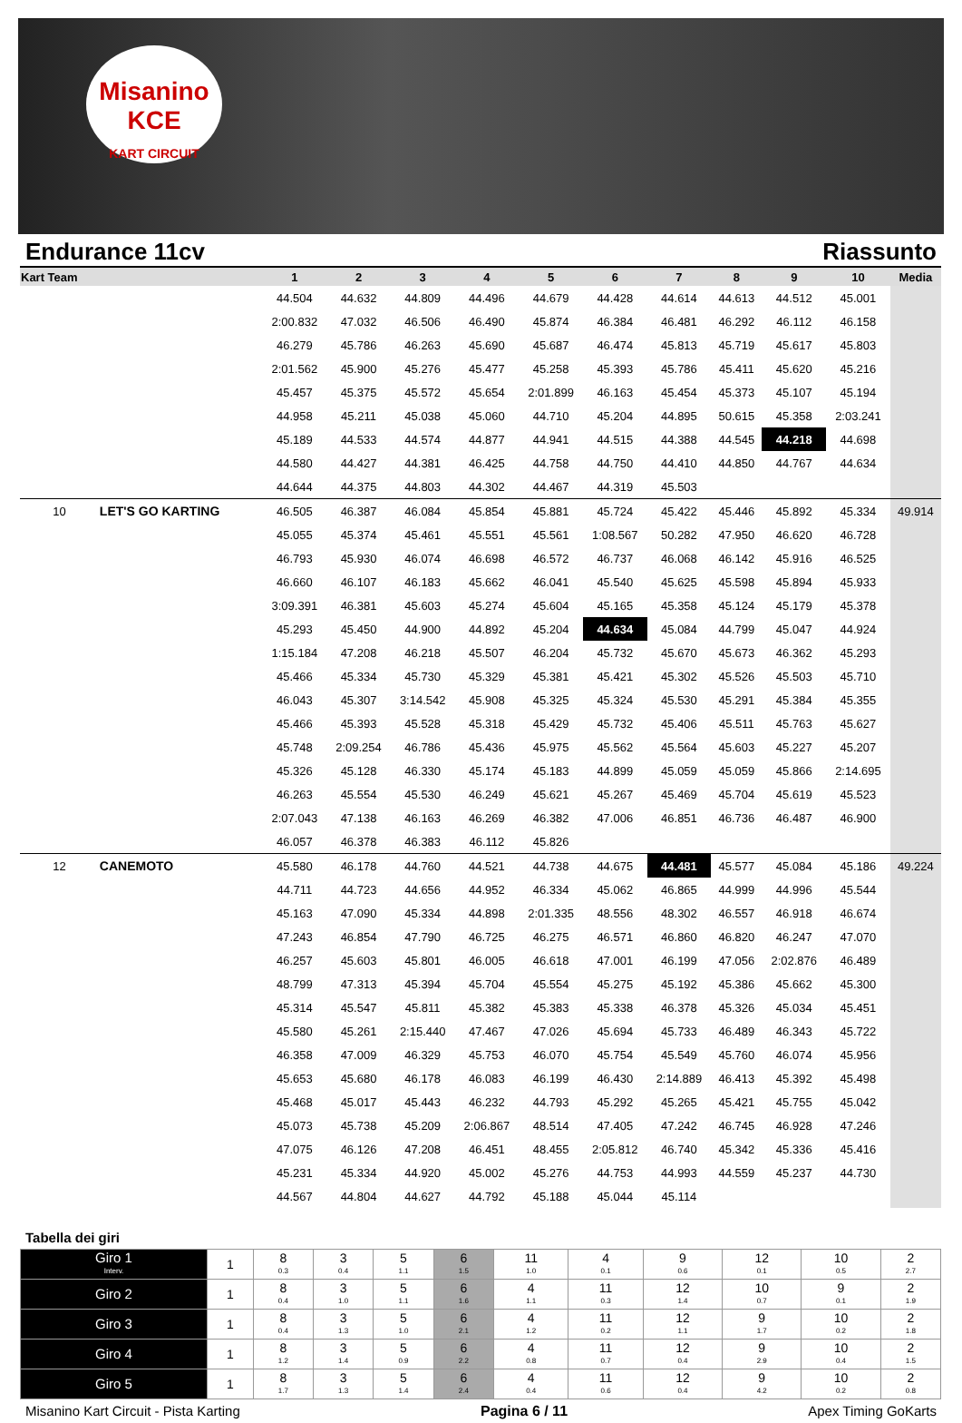Misanino
KCE
KART CIRCUIT
Endurance 11cv Riassunto
| Kart Team | | 1 | 2 | 3 | 4 | 5 | 6 | 7 | 8 | 9 | 10 | Media |
| --- | --- | --- | --- | --- | --- | --- | --- | --- | --- | --- | --- | --- |
| | | 44.504 | 44.632 | 44.809 | 44.496 | 44.679 | 44.428 | 44.614 | 44.613 | 44.512 | 45.001 | |
| | | 2:00.832 | 47.032 | 46.506 | 46.490 | 45.874 | 46.384 | 46.481 | 46.292 | 46.112 | 46.158 | |
| | | 46.279 | 45.786 | 46.263 | 45.690 | 45.687 | 46.474 | 45.813 | 45.719 | 45.617 | 45.803 | |
| | | 2:01.562 | 45.900 | 45.276 | 45.477 | 45.258 | 45.393 | 45.786 | 45.411 | 45.620 | 45.216 | |
| | | 45.457 | 45.375 | 45.572 | 45.654 | 2:01.899 | 46.163 | 45.454 | 45.373 | 45.107 | 45.194 | |
| | | 44.958 | 45.211 | 45.038 | 45.060 | 44.710 | 45.204 | 44.895 | 50.615 | 45.358 | 2:03.241 | |
| | | 45.189 | 44.533 | 44.574 | 44.877 | 44.941 | 44.515 | 44.388 | 44.545 | 44.218 | 44.698 | |
| | | 44.580 | 44.427 | 44.381 | 46.425 | 44.758 | 44.750 | 44.410 | 44.850 | 44.767 | 44.634 | |
| | | 44.644 | 44.375 | 44.803 | 44.302 | 44.467 | 44.319 | 45.503 | | | | |
| 10 | LET'S GO KARTING | 46.505 | 46.387 | 46.084 | 45.854 | 45.881 | 45.724 | 45.422 | 45.446 | 45.892 | 45.334 | 49.914 |
| | | 45.055 | 45.374 | 45.461 | 45.551 | 45.561 | 1:08.567 | 50.282 | 47.950 | 46.620 | 46.728 | |
| | | 46.793 | 45.930 | 46.074 | 46.698 | 46.572 | 46.737 | 46.068 | 46.142 | 45.916 | 46.525 | |
| | | 46.660 | 46.107 | 46.183 | 45.662 | 46.041 | 45.540 | 45.625 | 45.598 | 45.894 | 45.933 | |
| | | 3:09.391 | 46.381 | 45.603 | 45.274 | 45.604 | 45.165 | 45.358 | 45.124 | 45.179 | 45.378 | |
| | | 45.293 | 45.450 | 44.900 | 44.892 | 45.204 | 44.634 | 45.084 | 44.799 | 45.047 | 44.924 | |
| | | 1:15.184 | 47.208 | 46.218 | 45.507 | 46.204 | 45.732 | 45.670 | 45.673 | 46.362 | 45.293 | |
| | | 45.466 | 45.334 | 45.730 | 45.329 | 45.381 | 45.421 | 45.302 | 45.526 | 45.503 | 45.710 | |
| | | 46.043 | 45.307 | 3:14.542 | 45.908 | 45.325 | 45.324 | 45.530 | 45.291 | 45.384 | 45.355 | |
| | | 45.466 | 45.393 | 45.528 | 45.318 | 45.429 | 45.732 | 45.406 | 45.511 | 45.763 | 45.627 | |
| | | 45.748 | 2:09.254 | 46.786 | 45.436 | 45.975 | 45.562 | 45.564 | 45.603 | 45.227 | 45.207 | |
| | | 45.326 | 45.128 | 46.330 | 45.174 | 45.183 | 44.899 | 45.059 | 45.059 | 45.866 | 2:14.695 | |
| | | 46.263 | 45.554 | 45.530 | 46.249 | 45.621 | 45.267 | 45.469 | 45.704 | 45.619 | 45.523 | |
| | | 2:07.043 | 47.138 | 46.163 | 46.269 | 46.382 | 47.006 | 46.851 | 46.736 | 46.487 | 46.900 | |
| | | 46.057 | 46.378 | 46.383 | 46.112 | 45.826 | | | | | | |
| 12 | CANEMOTO | 45.580 | 46.178 | 44.760 | 44.521 | 44.738 | 44.675 | 44.481 | 45.577 | 45.084 | 45.186 | 49.224 |
| | | 44.711 | 44.723 | 44.656 | 44.952 | 46.334 | 45.062 | 46.865 | 44.999 | 44.996 | 45.544 | |
| | | 45.163 | 47.090 | 45.334 | 44.898 | 2:01.335 | 48.556 | 48.302 | 46.557 | 46.918 | 46.674 | |
| | | 47.243 | 46.854 | 47.790 | 46.725 | 46.275 | 46.571 | 46.860 | 46.820 | 46.247 | 47.070 | |
| | | 46.257 | 45.603 | 45.801 | 46.005 | 46.618 | 47.001 | 46.199 | 47.056 | 2:02.876 | 46.489 | |
| | | 48.799 | 47.313 | 45.394 | 45.704 | 45.554 | 45.275 | 45.192 | 45.386 | 45.662 | 45.300 | |
| | | 45.314 | 45.547 | 45.811 | 45.382 | 45.383 | 45.338 | 46.378 | 45.326 | 45.034 | 45.451 | |
| | | 45.580 | 45.261 | 2:15.440 | 47.467 | 47.026 | 45.694 | 45.733 | 46.489 | 46.343 | 45.722 | |
| | | 46.358 | 47.009 | 46.329 | 45.753 | 46.070 | 45.754 | 45.549 | 45.760 | 46.074 | 45.956 | |
| | | 45.653 | 45.680 | 46.178 | 46.083 | 46.199 | 46.430 | 2:14.889 | 46.413 | 45.392 | 45.498 | |
| | | 45.468 | 45.017 | 45.443 | 46.232 | 44.793 | 45.292 | 45.265 | 45.421 | 45.755 | 45.042 | |
| | | 45.073 | 45.738 | 45.209 | 2:06.867 | 48.514 | 47.405 | 47.242 | 46.745 | 46.928 | 47.246 | |
| | | 47.075 | 46.126 | 47.208 | 46.451 | 48.455 | 2:05.812 | 46.740 | 45.342 | 45.336 | 45.416 | |
| | | 45.231 | 45.334 | 44.920 | 45.002 | 45.276 | 44.753 | 44.993 | 44.559 | 45.237 | 44.730 | |
| | | 44.567 | 44.804 | 44.627 | 44.792 | 45.188 | 45.044 | 45.114 | | | | |
Tabella dei giri
| Giro 1 Interv. | 1 | 8 0.3 | 3 0.4 | 5 1.1 | 6 1.5 | 11 1.0 | 4 0.1 | 9 0.6 | 12 0.1 | 10 0.5 | 2 2.7 |
| Giro 2 | 1 | 8 0.4 | 3 1.0 | 5 1.1 | 6 1.6 | 4 1.1 | 11 0.3 | 12 1.4 | 10 0.7 | 9 0.1 | 2 1.9 |
| Giro 3 | 1 | 8 0.4 | 3 1.3 | 5 1.0 | 6 2.1 | 4 1.2 | 11 0.2 | 12 1.1 | 9 1.7 | 10 0.2 | 2 1.8 |
| Giro 4 | 1 | 8 1.2 | 3 1.4 | 5 0.9 | 6 2.2 | 4 0.8 | 11 0.7 | 12 0.4 | 9 2.9 | 10 0.4 | 2 1.5 |
| Giro 5 | 1 | 8 1.7 | 3 1.3 | 5 1.4 | 6 2.4 | 4 0.4 | 11 0.6 | 12 0.4 | 9 4.2 | 10 0.2 | 2 0.8 |
Misanino Kart Circuit - Pista Karting Pagina 6 / 11 Apex Timing GoKarts